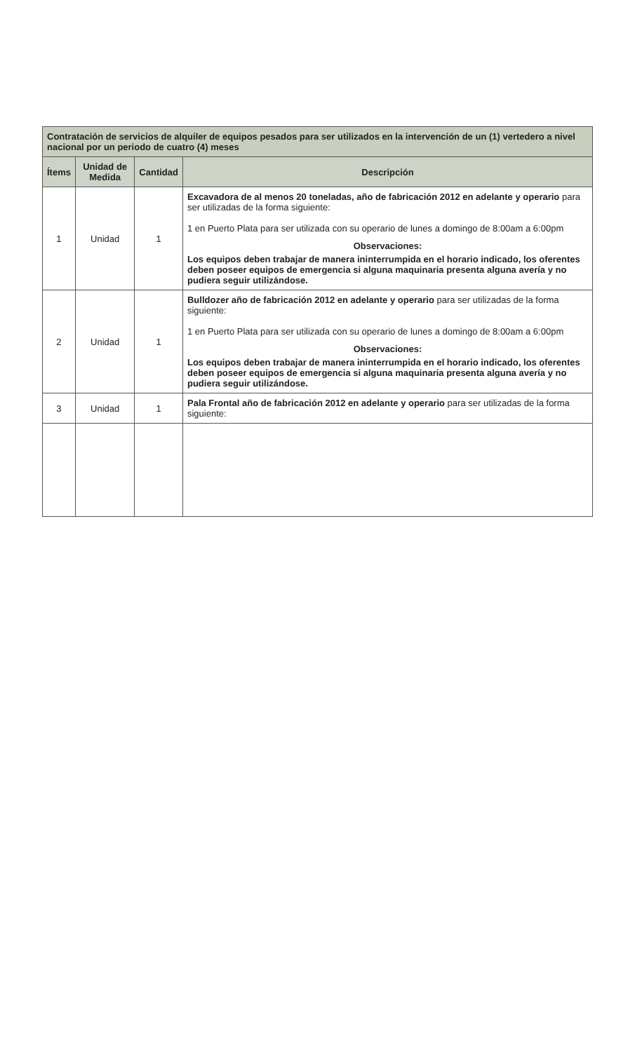| Contratación de servicios de alquiler de equipos pesados para ser utilizados en la intervención de un (1) vertedero a nivel nacional por un periodo de cuatro (4) meses | | | |
| --- | --- | --- | --- |
| Ítems | Unidad de Medida | Cantidad | Descripción |
| 1 | Unidad | 1 | Excavadora de al menos 20 toneladas, año de fabricación 2012 en adelante y operario para ser utilizadas de la forma siguiente: 1 en Puerto Plata para ser utilizada con su operario de lunes a domingo de 8:00am a 6:00pm Observaciones: Los equipos deben trabajar de manera ininterrumpida en el horario indicado, los oferentes deben poseer equipos de emergencia si alguna maquinaria presenta alguna avería y no pudiera seguir utilizándose. |
| 2 | Unidad | 1 | Bulldozer año de fabricación 2012 en adelante y operario para ser utilizadas de la forma siguiente: 1 en Puerto Plata para ser utilizada con su operario de lunes a domingo de 8:00am a 6:00pm Observaciones: Los equipos deben trabajar de manera ininterrumpida en el horario indicado, los oferentes deben poseer equipos de emergencia si alguna maquinaria presenta alguna avería y no pudiera seguir utilizándose. |
| 3 | Unidad | 1 | Pala Frontal año de fabricación 2012 en adelante y operario para ser utilizadas de la forma siguiente: |